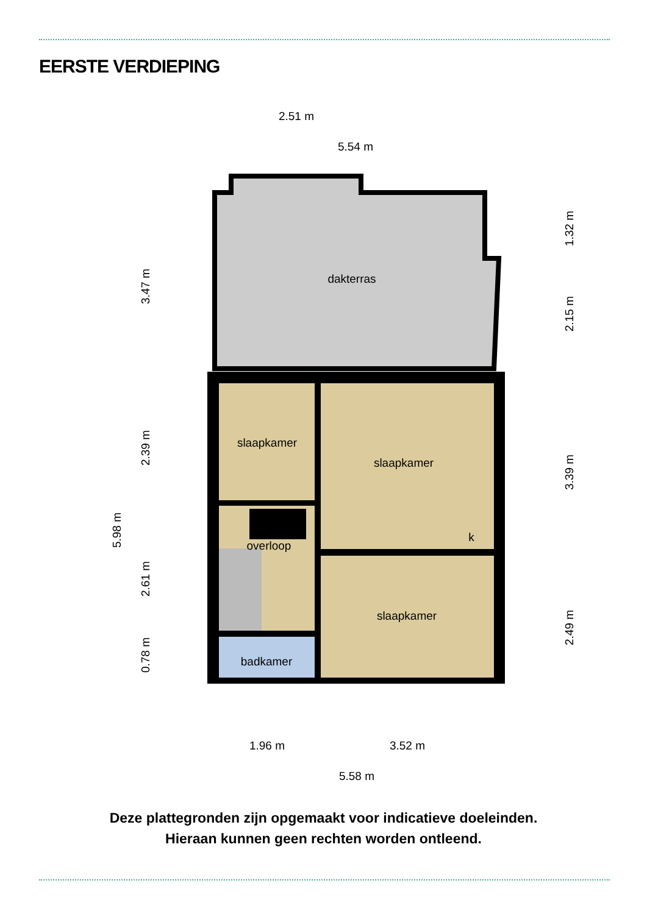EERSTE VERDIEPING
dakterras
slaapkamer
slaapkamer
slaapkamer
overloop
badkamer
k
2.51 m
5.54 m
1.96 m
3.52 m
5.58 m
3.47 m
2.39 m
2.61 m
0.78 m
5.98 m
1.32 m
2.15 m
3.39 m
2.49 m
Deze plattegronden zijn opgemaakt voor indicatieve doeleinden.
Hieraan kunnen geen rechten worden ontleend.